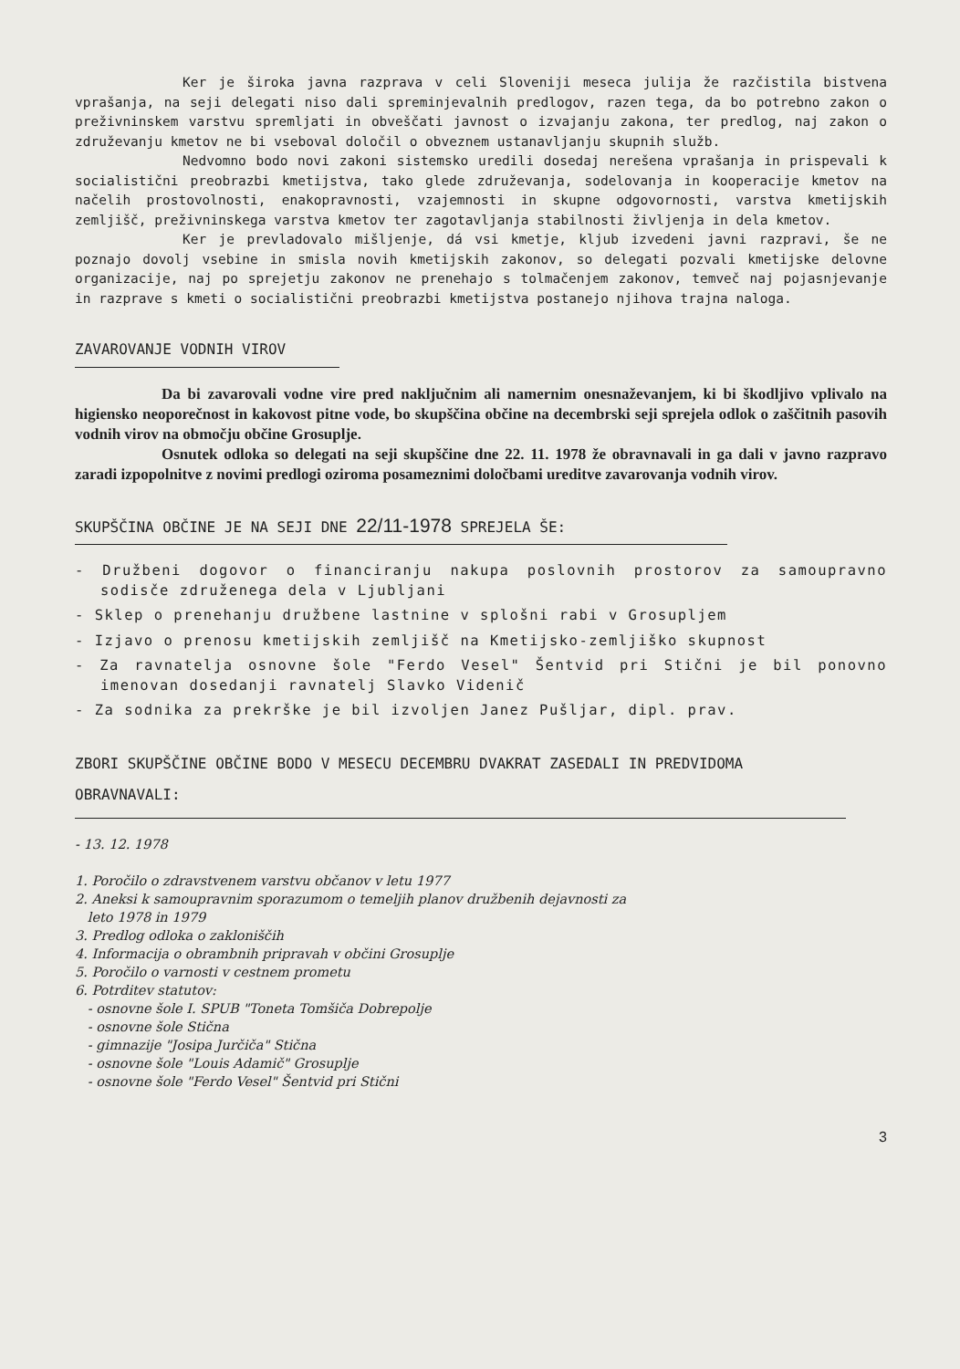Ker je široka javna razprava v celi Sloveniji meseca julija že razčistila bistvena vprašanja, na seji delegati niso dali spreminjevalnih predlogov, razen tega, da bo potrebno zakon o preživninskem varstvu spremljati in obveščati javnost o izvajanju zakona, ter predlog, naj zakon o združevanju kmetov ne bi vseboval določil o obveznem ustanavljanju skupnih služb.
Nedvomno bodo novi zakoni sistemsko uredili dosedaj nerešena vprašanja in prispevali k socialistični preobrazbi kmetijstva, tako glede združevanja, sodelovanja in kooperacije kmetov na načelih prostovolnosti, enakopravnosti, vzajemnosti in skupne odgovornosti, varstva kmetijskih zemljišč, preživninskega varstva kmetov ter zagotavljanja stabilnosti življenja in dela kmetov.
Ker je prevladovalo mišljenje, dá vsi kmetje, kljub izvedeni javni razpravi, še ne poznajo dovolj vsebine in smisla novih kmetijskih zakonov, so delegati pozvali kmetijske delovne organizacije, naj po sprejetju zakonov ne prenehajo s tolmačenjem zakonov, temveč naj pojasnjevanje in razprave s kmeti o socialistični preobrazbi kmetijstva postanejo njihova trajna naloga.
ZAVAROVANJE VODNIH VIROV
Da bi zavarovali vodne vire pred naključnim ali namernim onesnaževanjem, ki bi škodljivo vplivalo na higiensko neoporečnost in kakovost pitne vode, bo skupščina občine na decembrski seji sprejela odlok o zaščitnih pasovih vodnih virov na območju občine Grosuplje.
Osnutek odloka so delegati na seji skupščine dne 22. 11. 1978 že obravnavali in ga dali v javno razpravo zaradi izpopolnitve z novimi predlogi oziroma posameznimi določbami ureditve zavarovanja vodnih virov.
SKUPŠČINA OBČINE JE NA SEJI DNE 22/11-1978 SPREJELA ŠE:
- Družbeni dogovor o financiranju nakupa poslovnih prostorov za samoupravno sodisče združenega dela v Ljubljani
- Sklep o prenehanju družbene lastnine v splošni rabi v Grosupljem
- Izjavo o prenosu kmetijskih zemljišč na Kmetijsko-zemljiško skupnost
- Za ravnatelja osnovne šole "Ferdo Vesel" Šentvid pri Stični je bil ponovno imenovan dosedanji ravnatelj Slavko Videnič
- Za sodnika za prekrške je bil izvoljen Janez Pušljar, dipl. prav.
ZBORI SKUPŠČINE OBČINE BODO V MESECU DECEMBRU DVAKRAT ZASEDALI IN PREDVIDOMA OBRAVNAVALI:
- 13. 12. 1978
1. Poročilo o zdravstvenem varstvu občanov v letu 1977
2. Aneksi k samoupravnim sporazumom o temeljih planov družbenih dejavnosti za
leto 1978 in 1979
3. Predlog odloka o zakloniščih
4. Informacija o obrambnih pripravah v občini Grosuplje
5. Poročilo o varnosti v cestnem prometu
6. Potrditev statutov:
- osnovne šole I. SPUB "Toneta Tomšiča Dobrepolje
- osnovne šole Stična
- gimnazije "Josipa Jurčiča" Stična
- osnovne šole "Louis Adamič" Grosuplje
- osnovne šole "Ferdo Vesel" Šentvid pri Stični
3